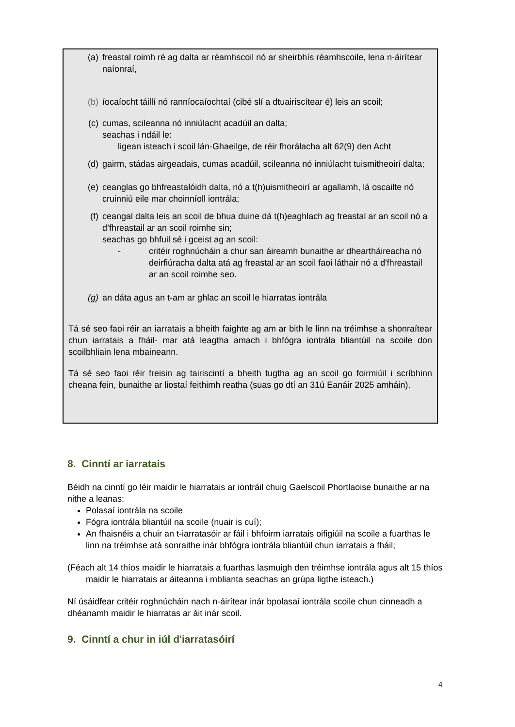(a) freastal roimh ré ag dalta ar réamhscoil nó ar sheirbhís réamhscoile, lena n-áirítear naíonraí,
(b) íocaíocht táillí nó ranníocaíochtaí (cibé slí a dtuairiscítear é) leis an scoil;
(c) cumas, scileanna nó inniúlacht acadúil an dalta;
seachas i ndáil le:
ligean isteach i scoil lán-Ghaeilge, de réir fhorálacha alt 62(9) den Acht
(d) gairm, stádas airgeadais, cumas acadúil, scileanna nó inniúlacht tuismitheoirí dalta;
(e) ceanglas go bhfreastalóidh dalta, nó a t(h)uismitheoirí ar agallamh, lá oscailte nó cruinniú eile mar choinníoll iontrála;
(f) ceangal dalta leis an scoil de bhua duine dá t(h)eaghlach ag freastal ar an scoil nó a d’fhreastail ar an scoil roimhe sin;
seachas go bhfuil sé i gceist ag an scoil:
- critéir roghnúcháin a chur san áireamh bunaithe ar dheartháireacha nó deirfiúracha dalta atá ag freastal ar an scoil faoi láthair nó a d'fhreastail ar an scoil roimhe seo.
(g) an dáta agus an t-am ar ghlac an scoil le hiarratas iontrála
Tá sé seo faoi réir an iarratais a bheith faighte ag am ar bith le linn na tréimhse a shonraítear chun iarratais a fháil- mar atá leagtha amach i bhfógra iontrála bliantúil na scoile don scoilbhliain lena mbaineann.
Tá sé seo faoi réir freisin ag tairiscintí a bheith tugtha ag an scoil go foirmiúil i scríbhinn cheana fein, bunaithe ar liostaí feithimh reatha (suas go dtí an 31ú Eanáir 2025 amháin).
8. Cinntí ar iarratais
Béidh na cinntí go léir maidir le hiarratais ar iontráil chuig Gaelscoil Phortlaoise bunaithe ar na nithe a leanas:
Polasaí iontrála na scoile
Fógra iontrála bliantúil na scoile (nuair is cuí);
An fhaisnéis a chuir an t-iarratasóir ar fáil i bhfoirm iarratais oifigiúil na scoile a fuarthas le linn na tréimhse atá sonraithe inár bhfógra iontrála bliantúil chun iarratais a fháil;
(Féach alt 14 thíos maidir le hiarratais a fuarthas lasmuigh den tréimhse iontrála agus alt 15 thíos maidir le hiarratais ar áiteanna i mblianta seachas an grúpa ligthe isteach.)
Ní úsáidfear critéir roghnúcháin nach n-áirítear inár bpolasaí iontrála scoile chun cinneadh a dhéanamh maidir le hiarratas ar áit inár scoil.
9. Cinntí a chur in iúl d'iarratasóirí
4